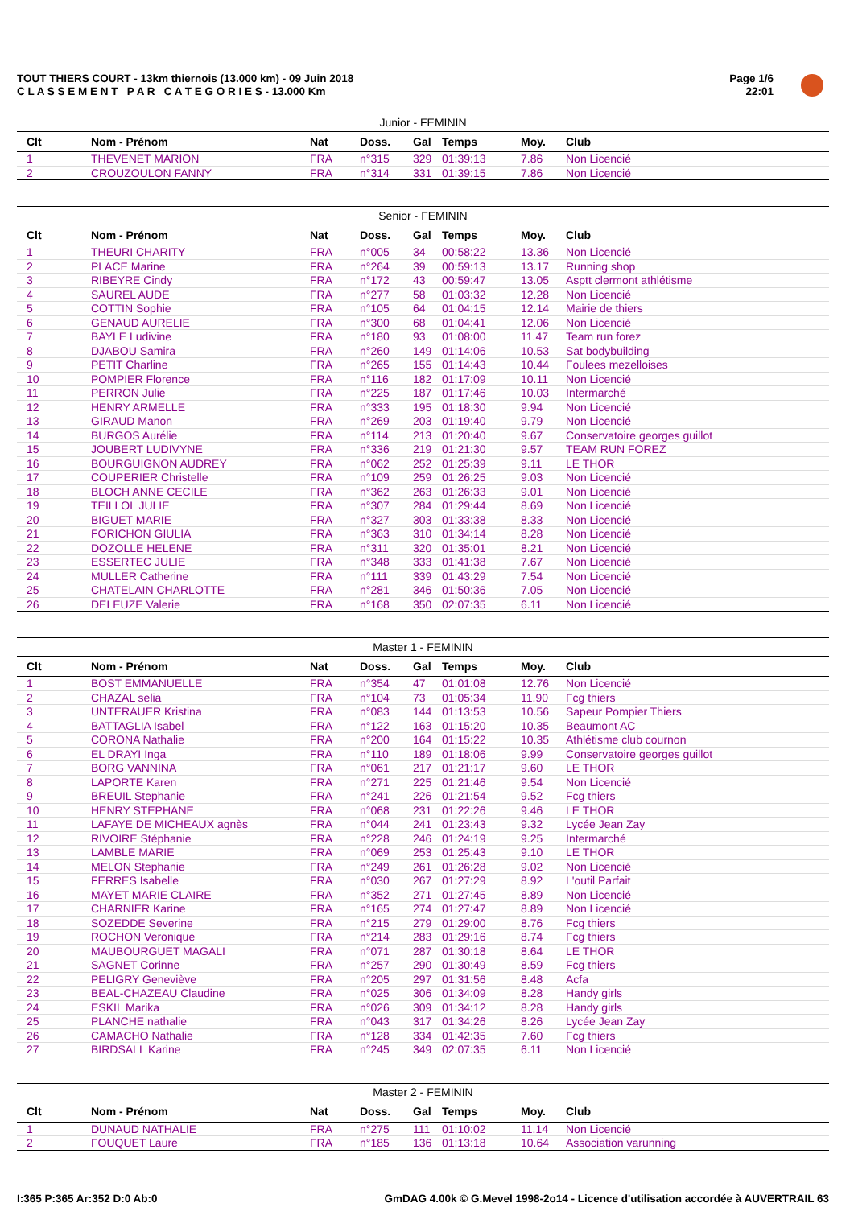TOUT THIERS COURT - 13km thiernois (13.000 km) - 09 Juin 2018
C L A S S E M E N T P A R C A T E G O R I E S - 13.000 Km
Page 1/6
22:01
| Junior - FEMININ | | | | | | | |
| Clt | Nom - Prénom | Nat | Doss. | Gal | Temps | Moy. | Club |
| 1 | THEVENET MARION | FRA | n°315 | 329 | 01:39:13 | 7.86 | Non Licencié |
| 2 | CROUZOULON FANNY | FRA | n°314 | 331 | 01:39:15 | 7.86 | Non Licencié |
| Senior - FEMININ | | | | | | | |
| Clt | Nom - Prénom | Nat | Doss. | Gal | Temps | Moy. | Club |
| 1 | THEURI CHARITY | FRA | n°005 | 34 | 00:58:22 | 13.36 | Non Licencié |
| 2 | PLACE Marine | FRA | n°264 | 39 | 00:59:13 | 13.17 | Running shop |
| 3 | RIBEYRE Cindy | FRA | n°172 | 43 | 00:59:47 | 13.05 | Asptt clermont athlétisme |
| 4 | SAUREL AUDE | FRA | n°277 | 58 | 01:03:32 | 12.28 | Non Licencié |
| 5 | COTTIN Sophie | FRA | n°105 | 64 | 01:04:15 | 12.14 | Mairie de thiers |
| 6 | GENAUD AURELIE | FRA | n°300 | 68 | 01:04:41 | 12.06 | Non Licencié |
| 7 | BAYLE Ludivine | FRA | n°180 | 93 | 01:08:00 | 11.47 | Team run forez |
| 8 | DJABOU Samira | FRA | n°260 | 149 | 01:14:06 | 10.53 | Sat bodybuilding |
| 9 | PETIT Charline | FRA | n°265 | 155 | 01:14:43 | 10.44 | Foulees mezelloises |
| 10 | POMPIER Florence | FRA | n°116 | 182 | 01:17:09 | 10.11 | Non Licencié |
| 11 | PERRON Julie | FRA | n°225 | 187 | 01:17:46 | 10.03 | Intermarché |
| 12 | HENRY ARMELLE | FRA | n°333 | 195 | 01:18:30 | 9.94 | Non Licencié |
| 13 | GIRAUD Manon | FRA | n°269 | 203 | 01:19:40 | 9.79 | Non Licencié |
| 14 | BURGOS Aurélie | FRA | n°114 | 213 | 01:20:40 | 9.67 | Conservatoire georges guillot |
| 15 | JOUBERT LUDIVYNE | FRA | n°336 | 219 | 01:21:30 | 9.57 | TEAM RUN FOREZ |
| 16 | BOURGUIGNON AUDREY | FRA | n°062 | 252 | 01:25:39 | 9.11 | LE THOR |
| 17 | COUPERIER Christelle | FRA | n°109 | 259 | 01:26:25 | 9.03 | Non Licencié |
| 18 | BLOCH ANNE CECILE | FRA | n°362 | 263 | 01:26:33 | 9.01 | Non Licencié |
| 19 | TEILLOL JULIE | FRA | n°307 | 284 | 01:29:44 | 8.69 | Non Licencié |
| 20 | BIGUET MARIE | FRA | n°327 | 303 | 01:33:38 | 8.33 | Non Licencié |
| 21 | FORICHON GIULIA | FRA | n°363 | 310 | 01:34:14 | 8.28 | Non Licencié |
| 22 | DOZOLLE HELENE | FRA | n°311 | 320 | 01:35:01 | 8.21 | Non Licencié |
| 23 | ESSERTEC JULIE | FRA | n°348 | 333 | 01:41:38 | 7.67 | Non Licencié |
| 24 | MULLER Catherine | FRA | n°111 | 339 | 01:43:29 | 7.54 | Non Licencié |
| 25 | CHATELAIN CHARLOTTE | FRA | n°281 | 346 | 01:50:36 | 7.05 | Non Licencié |
| 26 | DELEUZE Valerie | FRA | n°168 | 350 | 02:07:35 | 6.11 | Non Licencié |
| Master 1 - FEMININ | | | | | | | |
| Clt | Nom - Prénom | Nat | Doss. | Gal | Temps | Moy. | Club |
| 1 | BOST EMMANUELLE | FRA | n°354 | 47 | 01:01:08 | 12.76 | Non Licencié |
| 2 | CHAZAL selia | FRA | n°104 | 73 | 01:05:34 | 11.90 | Fcg thiers |
| 3 | UNTERAUER Kristina | FRA | n°083 | 144 | 01:13:53 | 10.56 | Sapeur Pompier Thiers |
| 4 | BATTAGLIA Isabel | FRA | n°122 | 163 | 01:15:20 | 10.35 | Beaumont AC |
| 5 | CORONA Nathalie | FRA | n°200 | 164 | 01:15:22 | 10.35 | Athlétisme club cournon |
| 6 | EL DRAYI Inga | FRA | n°110 | 189 | 01:18:06 | 9.99 | Conservatoire georges guillot |
| 7 | BORG VANNINA | FRA | n°061 | 217 | 01:21:17 | 9.60 | LE THOR |
| 8 | LAPORTE Karen | FRA | n°271 | 225 | 01:21:46 | 9.54 | Non Licencié |
| 9 | BREUIL Stephanie | FRA | n°241 | 226 | 01:21:54 | 9.52 | Fcg thiers |
| 10 | HENRY STEPHANE | FRA | n°068 | 231 | 01:22:26 | 9.46 | LE THOR |
| 11 | LAFAYE DE MICHEAUX agnès | FRA | n°044 | 241 | 01:23:43 | 9.32 | Lycée Jean Zay |
| 12 | RIVOIRE Stéphanie | FRA | n°228 | 246 | 01:24:19 | 9.25 | Intermarché |
| 13 | LAMBLE MARIE | FRA | n°069 | 253 | 01:25:43 | 9.10 | LE THOR |
| 14 | MELON Stephanie | FRA | n°249 | 261 | 01:26:28 | 9.02 | Non Licencié |
| 15 | FERRES Isabelle | FRA | n°030 | 267 | 01:27:29 | 8.92 | L'outil Parfait |
| 16 | MAYET MARIE CLAIRE | FRA | n°352 | 271 | 01:27:45 | 8.89 | Non Licencié |
| 17 | CHARNIER Karine | FRA | n°165 | 274 | 01:27:47 | 8.89 | Non Licencié |
| 18 | SOZEDDE Severine | FRA | n°215 | 279 | 01:29:00 | 8.76 | Fcg thiers |
| 19 | ROCHON Veronique | FRA | n°214 | 283 | 01:29:16 | 8.74 | Fcg thiers |
| 20 | MAUBOURGUET MAGALI | FRA | n°071 | 287 | 01:30:18 | 8.64 | LE THOR |
| 21 | SAGNET Corinne | FRA | n°257 | 290 | 01:30:49 | 8.59 | Fcg thiers |
| 22 | PELIGRY Geneviève | FRA | n°205 | 297 | 01:31:56 | 8.48 | Acfa |
| 23 | BEAL-CHAZEAU Claudine | FRA | n°025 | 306 | 01:34:09 | 8.28 | Handy girls |
| 24 | ESKIL Marika | FRA | n°026 | 309 | 01:34:12 | 8.28 | Handy girls |
| 25 | PLANCHE nathalie | FRA | n°043 | 317 | 01:34:26 | 8.26 | Lycée Jean Zay |
| 26 | CAMACHO Nathalie | FRA | n°128 | 334 | 01:42:35 | 7.60 | Fcg thiers |
| 27 | BIRDSALL Karine | FRA | n°245 | 349 | 02:07:35 | 6.11 | Non Licencié |
| Master 2 - FEMININ | | | | | | | |
| Clt | Nom - Prénom | Nat | Doss. | Gal | Temps | Moy. | Club |
| 1 | DUNAUD NATHALIE | FRA | n°275 | 111 | 01:10:02 | 11.14 | Non Licencié |
| 2 | FOUQUET Laure | FRA | n°185 | 136 | 01:13:18 | 10.64 | Association varunning |
I:365 P:365 Ar:352 D:0 Ab:0 GmDAG 4.00k © G.Mevel 1998-2o14 - Licence d'utilisation accordée à AUVERTRAIL 63